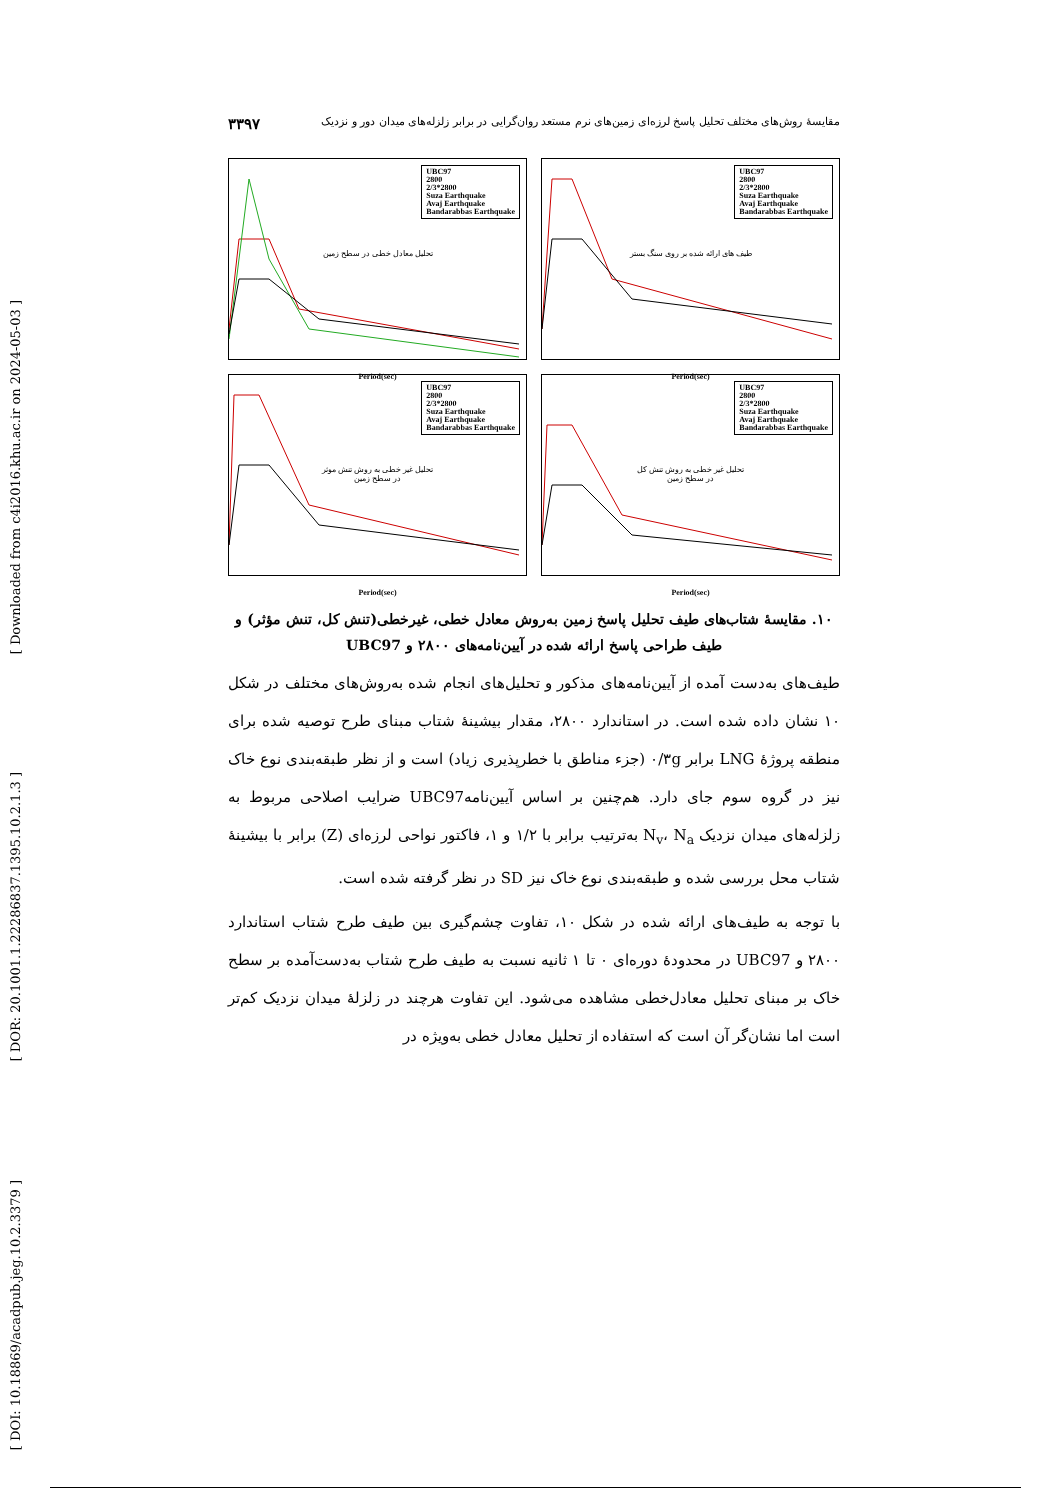[ Downloaded from c4i2016.khu.ac.ir on 2024-05-03 ]
[ DOR: 20.1001.1.22286837.1395.10.2.1.3 ]
[ DOI: 10.18869/acadpub.jeg.10.2.3379 ]
مقایسهٔ روش‌های مختلف تحلیل پاسخ لرزه‌ای زمین‌های نرم مستعد روان‌گرایی در برابر زلزله‌های میدان دور و نزدیک ۳۳۹۷
UBC97
2800
2/3*2800
Suza Earthquake
Avaj Earthquake
Bandarabbas Earthquake
تحلیل معادل خطی در سطح زمین
Period(sec)
UBC97
2800
2/3*2800
Suza Earthquake
Avaj Earthquake
Bandarabbas Earthquake
طیف های ارائه شده بر روی سنگ بستر
Period(sec)
UBC97
2800
2/3*2800
Suza Earthquake
Avaj Earthquake
Bandarabbas Earthquake
تحلیل غیر خطی به روش تنش موثر
در سطح زمین
Period(sec)
UBC97
2800
2/3*2800
Suza Earthquake
Avaj Earthquake
Bandarabbas Earthquake
تحلیل غیر خطی به روش تنش کل
در سطح زمین
Period(sec)
۱۰. مقایسهٔ شتاب‌های طیف تحلیل پاسخ زمین به‌روش معادل خطی، غیرخطی(تنش کل، تنش مؤثر) و طیف طراحی پاسخ ارائه شده در آیین‌نامه‌های ۲۸۰۰ و UBC97
طیف‌های به‌دست آمده از آیین‌نامه‌های مذکور و تحلیل‌های انجام شده به‌روش‌های مختلف در شکل ۱۰ نشان داده شده است. در استاندارد ۲۸۰۰، مقدار بیشینهٔ شتاب مبنای طرح توصیه شده برای منطقه پروژهٔ LNG برابر ۰/۳g (جزء مناطق با خطرپذیری زیاد) است و از نظر طبقه‌بندی نوع خاک نیز در گروه سوم جای دارد. هم‌چنین بر اساس آیین‌نامهUBC97 ضرایب اصلاحی مربوط به زلزله‌های میدان نزدیک N<sub>v</sub>، N<sub>a</sub> به‌ترتیب برابر با ۱/۲ و ۱، فاکتور نواحی لرزه‌ای (Z) برابر با بیشینهٔ شتاب محل بررسی شده و طبقه‌بندی نوع خاک نیز SD در نظر گرفته شده است.
با توجه به طیف‌های ارائه شده در شکل ۱۰، تفاوت چشم‌گیری بین طیف طرح شتاب استاندارد ۲۸۰۰ و UBC97 در محدودهٔ دوره‌ای ۰ تا ۱ ثانیه نسبت به طیف طرح شتاب به‌دست‌آمده بر سطح خاک بر مبنای تحلیل معادل‌خطی مشاهده می‌شود. این تفاوت هرچند در زلزلهٔ میدان نزدیک کم‌تر است اما نشان‌گر آن است که استفاده از تحلیل معادل خطی به‌ویژه در